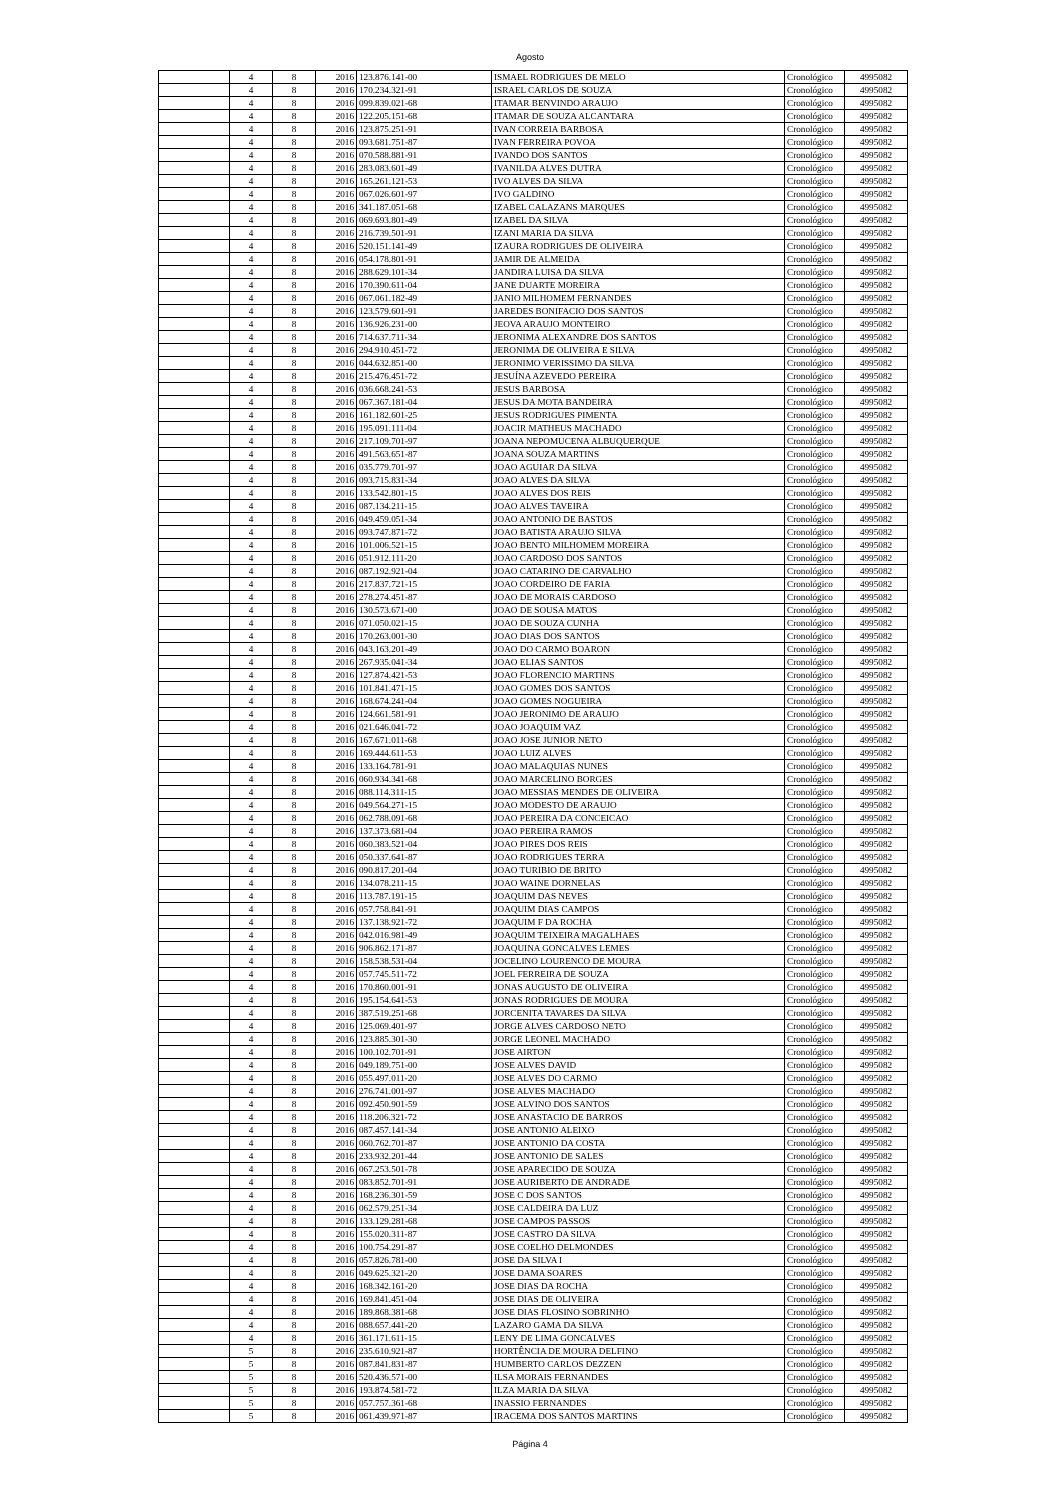Agosto
| | 4 | 8 | 2016 | 123.876.141-00 | ISMAEL RODRIGUES DE MELO | Cronológico | 4995082 |
| | 4 | 8 | 2016 | 170.234.321-91 | ISRAEL CARLOS DE SOUZA | Cronológico | 4995082 |
| | 4 | 8 | 2016 | 099.839.021-68 | ITAMAR BENVINDO ARAUJO | Cronológico | 4995082 |
| | 4 | 8 | 2016 | 122.205.151-68 | ITAMAR DE SOUZA ALCANTARA | Cronológico | 4995082 |
| | 4 | 8 | 2016 | 123.875.251-91 | IVAN CORREIA BARBOSA | Cronológico | 4995082 |
| | 4 | 8 | 2016 | 093.681.751-87 | IVAN FERREIRA POVOA | Cronológico | 4995082 |
| | 4 | 8 | 2016 | 070.588.881-91 | IVANDO DOS SANTOS | Cronológico | 4995082 |
| | 4 | 8 | 2016 | 283.083.601-49 | IVANILDA ALVES DUTRA | Cronológico | 4995082 |
| | 4 | 8 | 2016 | 165.261.121-53 | IVO ALVES DA SILVA | Cronológico | 4995082 |
| | 4 | 8 | 2016 | 067.026.601-97 | IVO GALDINO | Cronológico | 4995082 |
| | 4 | 8 | 2016 | 341.187.051-68 | IZABEL CALAZANS MARQUES | Cronológico | 4995082 |
| | 4 | 8 | 2016 | 069.693.801-49 | IZABEL DA SILVA | Cronológico | 4995082 |
| | 4 | 8 | 2016 | 216.739.501-91 | IZANI MARIA DA SILVA | Cronológico | 4995082 |
| | 4 | 8 | 2016 | 520.151.141-49 | IZAURA RODRIGUES DE OLIVEIRA | Cronológico | 4995082 |
| | 4 | 8 | 2016 | 054.178.801-91 | JAMIR DE ALMEIDA | Cronológico | 4995082 |
| | 4 | 8 | 2016 | 288.629.101-34 | JANDIRA LUISA DA SILVA | Cronológico | 4995082 |
| | 4 | 8 | 2016 | 170.390.611-04 | JANE DUARTE MOREIRA | Cronológico | 4995082 |
| | 4 | 8 | 2016 | 067.061.182-49 | JANIO MILHOMEM FERNANDES | Cronológico | 4995082 |
| | 4 | 8 | 2016 | 123.579.601-91 | JAREDES BONIFACIO DOS SANTOS | Cronológico | 4995082 |
| | 4 | 8 | 2016 | 136.926.231-00 | JEOVA ARAUJO MONTEIRO | Cronológico | 4995082 |
| | 4 | 8 | 2016 | 714.637.711-34 | JERONIMA ALEXANDRE DOS SANTOS | Cronológico | 4995082 |
| | 4 | 8 | 2016 | 294.910.451-72 | JERONIMA DE OLIVEIRA E SILVA | Cronológico | 4995082 |
| | 4 | 8 | 2016 | 044.632.851-00 | JERONIMO VERISSIMO DA SILVA | Cronológico | 4995082 |
| | 4 | 8 | 2016 | 215.476.451-72 | JESUÍNA AZEVEDO PEREIRA | Cronológico | 4995082 |
| | 4 | 8 | 2016 | 036.668.241-53 | JESUS BARBOSA | Cronológico | 4995082 |
| | 4 | 8 | 2016 | 067.367.181-04 | JESUS DA MOTA BANDEIRA | Cronológico | 4995082 |
| | 4 | 8 | 2016 | 161.182.601-25 | JESUS RODRIGUES PIMENTA | Cronológico | 4995082 |
| | 4 | 8 | 2016 | 195.091.111-04 | JOACIR MATHEUS MACHADO | Cronológico | 4995082 |
| | 4 | 8 | 2016 | 217.109.701-97 | JOANA NEPOMUCENA ALBUQUERQUE | Cronológico | 4995082 |
| | 4 | 8 | 2016 | 491.563.651-87 | JOANA SOUZA MARTINS | Cronológico | 4995082 |
| | 4 | 8 | 2016 | 035.779.701-97 | JOAO AGUIAR DA SILVA | Cronológico | 4995082 |
| | 4 | 8 | 2016 | 093.715.831-34 | JOAO ALVES DA SILVA | Cronológico | 4995082 |
| | 4 | 8 | 2016 | 133.542.801-15 | JOAO ALVES DOS REIS | Cronológico | 4995082 |
| | 4 | 8 | 2016 | 087.134.211-15 | JOAO ALVES TAVEIRA | Cronológico | 4995082 |
| | 4 | 8 | 2016 | 049.459.051-34 | JOAO ANTONIO DE BASTOS | Cronológico | 4995082 |
| | 4 | 8 | 2016 | 093.747.871-72 | JOAO BATISTA ARAUJO SILVA | Cronológico | 4995082 |
| | 4 | 8 | 2016 | 101.006.521-15 | JOAO BENTO MILHOMEM MOREIRA | Cronológico | 4995082 |
| | 4 | 8 | 2016 | 051.912.111-20 | JOAO CARDOSO DOS SANTOS | Cronológico | 4995082 |
| | 4 | 8 | 2016 | 087.192.921-04 | JOAO CATARINO DE CARVALHO | Cronológico | 4995082 |
| | 4 | 8 | 2016 | 217.837.721-15 | JOAO CORDEIRO DE FARIA | Cronológico | 4995082 |
| | 4 | 8 | 2016 | 278.274.451-87 | JOAO DE MORAIS CARDOSO | Cronológico | 4995082 |
| | 4 | 8 | 2016 | 130.573.671-00 | JOAO DE SOUSA MATOS | Cronológico | 4995082 |
| | 4 | 8 | 2016 | 071.050.021-15 | JOAO DE SOUZA CUNHA | Cronológico | 4995082 |
| | 4 | 8 | 2016 | 170.263.001-30 | JOAO DIAS DOS SANTOS | Cronológico | 4995082 |
| | 4 | 8 | 2016 | 043.163.201-49 | JOAO DO CARMO BOARON | Cronológico | 4995082 |
| | 4 | 8 | 2016 | 267.935.041-34 | JOAO ELIAS SANTOS | Cronológico | 4995082 |
| | 4 | 8 | 2016 | 127.874.421-53 | JOAO FLORENCIO MARTINS | Cronológico | 4995082 |
| | 4 | 8 | 2016 | 101.841.471-15 | JOAO GOMES DOS SANTOS | Cronológico | 4995082 |
| | 4 | 8 | 2016 | 168.674.241-04 | JOAO GOMES NOGUEIRA | Cronológico | 4995082 |
| | 4 | 8 | 2016 | 124.661.581-91 | JOAO JERONIMO DE ARAUJO | Cronológico | 4995082 |
| | 4 | 8 | 2016 | 021.646.041-72 | JOAO JOAQUIM VAZ | Cronológico | 4995082 |
| | 4 | 8 | 2016 | 167.671.011-68 | JOAO JOSE JUNIOR NETO | Cronológico | 4995082 |
| | 4 | 8 | 2016 | 169.444.611-53 | JOAO LUIZ ALVES | Cronológico | 4995082 |
| | 4 | 8 | 2016 | 133.164.781-91 | JOAO MALAQUIAS NUNES | Cronológico | 4995082 |
| | 4 | 8 | 2016 | 060.934.341-68 | JOAO MARCELINO BORGES | Cronológico | 4995082 |
| | 4 | 8 | 2016 | 088.114.311-15 | JOAO MESSIAS MENDES DE OLIVEIRA | Cronológico | 4995082 |
| | 4 | 8 | 2016 | 049.564.271-15 | JOAO MODESTO DE ARAUJO | Cronológico | 4995082 |
| | 4 | 8 | 2016 | 062.788.091-68 | JOAO PEREIRA DA CONCEICAO | Cronológico | 4995082 |
| | 4 | 8 | 2016 | 137.373.681-04 | JOAO PEREIRA RAMOS | Cronológico | 4995082 |
| | 4 | 8 | 2016 | 060.383.521-04 | JOAO PIRES DOS REIS | Cronológico | 4995082 |
| | 4 | 8 | 2016 | 050.337.641-87 | JOAO RODRIGUES TERRA | Cronológico | 4995082 |
| | 4 | 8 | 2016 | 090.817.201-04 | JOAO TURIBIO DE BRITO | Cronológico | 4995082 |
| | 4 | 8 | 2016 | 134.078.211-15 | JOAO WAINE DORNELAS | Cronológico | 4995082 |
| | 4 | 8 | 2016 | 113.787.191-15 | JOAQUIM DAS NEVES | Cronológico | 4995082 |
| | 4 | 8 | 2016 | 057.758.841-91 | JOAQUIM DIAS CAMPOS | Cronológico | 4995082 |
| | 4 | 8 | 2016 | 137.138.921-72 | JOAQUIM F DA ROCHA | Cronológico | 4995082 |
| | 4 | 8 | 2016 | 042.016.981-49 | JOAQUIM TEIXEIRA MAGALHAES | Cronológico | 4995082 |
| | 4 | 8 | 2016 | 906.862.171-87 | JOAQUINA GONCALVES LEMES | Cronológico | 4995082 |
| | 4 | 8 | 2016 | 158.538.531-04 | JOCELINO LOURENCO DE MOURA | Cronológico | 4995082 |
| | 4 | 8 | 2016 | 057.745.511-72 | JOEL FERREIRA DE SOUZA | Cronológico | 4995082 |
| | 4 | 8 | 2016 | 170.860.001-91 | JONAS AUGUSTO DE OLIVEIRA | Cronológico | 4995082 |
| | 4 | 8 | 2016 | 195.154.641-53 | JONAS RODRIGUES DE MOURA | Cronológico | 4995082 |
| | 4 | 8 | 2016 | 387.519.251-68 | JORCENITA TAVARES DA SILVA | Cronológico | 4995082 |
| | 4 | 8 | 2016 | 125.069.401-97 | JORGE ALVES CARDOSO NETO | Cronológico | 4995082 |
| | 4 | 8 | 2016 | 123.885.301-30 | JORGE LEONEL MACHADO | Cronológico | 4995082 |
| | 4 | 8 | 2016 | 100.102.701-91 | JOSE AIRTON | Cronológico | 4995082 |
| | 4 | 8 | 2016 | 049.189.751-00 | JOSE ALVES DAVID | Cronológico | 4995082 |
| | 4 | 8 | 2016 | 055.497.011-20 | JOSE ALVES DO CARMO | Cronológico | 4995082 |
| | 4 | 8 | 2016 | 276.741.001-97 | JOSE ALVES MACHADO | Cronológico | 4995082 |
| | 4 | 8 | 2016 | 092.450.901-59 | JOSE ALVINO DOS SANTOS | Cronológico | 4995082 |
| | 4 | 8 | 2016 | 118.206.321-72 | JOSE ANASTACIO DE BARROS | Cronológico | 4995082 |
| | 4 | 8 | 2016 | 087.457.141-34 | JOSE ANTONIO ALEIXO | Cronológico | 4995082 |
| | 4 | 8 | 2016 | 060.762.701-87 | JOSE ANTONIO DA COSTA | Cronológico | 4995082 |
| | 4 | 8 | 2016 | 233.932.201-44 | JOSE ANTONIO DE SALES | Cronológico | 4995082 |
| | 4 | 8 | 2016 | 067.253.501-78 | JOSE APARECIDO DE SOUZA | Cronológico | 4995082 |
| | 4 | 8 | 2016 | 083.852.701-91 | JOSE AURIBERTO DE ANDRADE | Cronológico | 4995082 |
| | 4 | 8 | 2016 | 168.236.301-59 | JOSE C DOS SANTOS | Cronológico | 4995082 |
| | 4 | 8 | 2016 | 062.579.251-34 | JOSE CALDEIRA DA LUZ | Cronológico | 4995082 |
| | 4 | 8 | 2016 | 133.129.281-68 | JOSE CAMPOS PASSOS | Cronológico | 4995082 |
| | 4 | 8 | 2016 | 155.020.311-87 | JOSE CASTRO DA SILVA | Cronológico | 4995082 |
| | 4 | 8 | 2016 | 100.754.291-87 | JOSE COELHO DELMONDES | Cronológico | 4995082 |
| | 4 | 8 | 2016 | 057.826.781-00 | JOSE DA SILVA I | Cronológico | 4995082 |
| | 4 | 8 | 2016 | 049.625.321-20 | JOSE DAMA SOARES | Cronológico | 4995082 |
| | 4 | 8 | 2016 | 168.342.161-20 | JOSE DIAS DA ROCHA | Cronológico | 4995082 |
| | 4 | 8 | 2016 | 169.841.451-04 | JOSE DIAS DE OLIVEIRA | Cronológico | 4995082 |
| | 4 | 8 | 2016 | 189.868.381-68 | JOSE DIAS FLOSINO SOBRINHO | Cronológico | 4995082 |
| | 4 | 8 | 2016 | 088.657.441-20 | LAZARO GAMA DA SILVA | Cronológico | 4995082 |
| | 4 | 8 | 2016 | 361.171.611-15 | LENY DE LIMA GONCALVES | Cronológico | 4995082 |
| | 5 | 8 | 2016 | 235.610.921-87 | HORTÊNCIA DE MOURA DELFINO | Cronológico | 4995082 |
| | 5 | 8 | 2016 | 087.841.831-87 | HUMBERTO CARLOS DEZZEN | Cronológico | 4995082 |
| | 5 | 8 | 2016 | 520.436.571-00 | ILSA MORAIS FERNANDES | Cronológico | 4995082 |
| | 5 | 8 | 2016 | 193.874.581-72 | ILZA MARIA DA SILVA | Cronológico | 4995082 |
| | 5 | 8 | 2016 | 057.757.361-68 | INASSIO FERNANDES | Cronológico | 4995082 |
| | 5 | 8 | 2016 | 061.439.971-87 | IRACEMA DOS SANTOS MARTINS | Cronológico | 4995082 |
Página 4